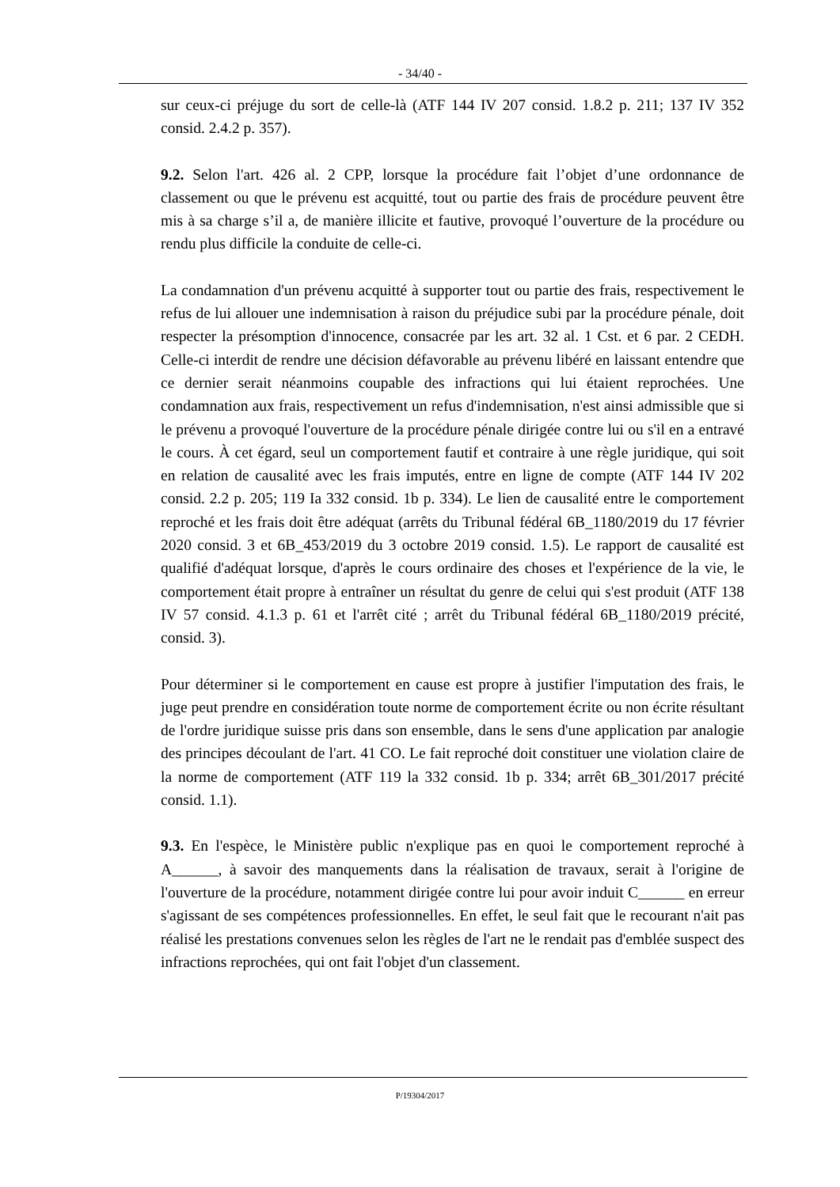- 34/40 -
sur ceux-ci préjuge du sort de celle-là (ATF 144 IV 207 consid. 1.8.2 p. 211; 137 IV 352 consid. 2.4.2 p. 357).
9.2. Selon l'art. 426 al. 2 CPP, lorsque la procédure fait l’objet d’une ordonnance de classement ou que le prévenu est acquitté, tout ou partie des frais de procédure peuvent être mis à sa charge s’il a, de manière illicite et fautive, provoqué l’ouverture de la procédure ou rendu plus difficile la conduite de celle-ci.
La condamnation d'un prévenu acquitté à supporter tout ou partie des frais, respectivement le refus de lui allouer une indemnisation à raison du préjudice subi par la procédure pénale, doit respecter la présomption d'innocence, consacrée par les art. 32 al. 1 Cst. et 6 par. 2 CEDH. Celle-ci interdit de rendre une décision défavorable au prévenu libéré en laissant entendre que ce dernier serait néanmoins coupable des infractions qui lui étaient reprochées. Une condamnation aux frais, respectivement un refus d'indemnisation, n'est ainsi admissible que si le prévenu a provoqué l'ouverture de la procédure pénale dirigée contre lui ou s'il en a entravé le cours. À cet égard, seul un comportement fautif et contraire à une règle juridique, qui soit en relation de causalité avec les frais imputés, entre en ligne de compte (ATF 144 IV 202 consid. 2.2 p. 205; 119 Ia 332 consid. 1b p. 334). Le lien de causalité entre le comportement reproché et les frais doit être adéquat (arrêts du Tribunal fédéral 6B_1180/2019 du 17 février 2020 consid. 3 et 6B_453/2019 du 3 octobre 2019 consid. 1.5). Le rapport de causalité est qualifié d'adéquat lorsque, d'après le cours ordinaire des choses et l'expérience de la vie, le comportement était propre à entraîner un résultat du genre de celui qui s'est produit (ATF 138 IV 57 consid. 4.1.3 p. 61 et l'arrêt cité ; arrêt du Tribunal fédéral 6B_1180/2019 précité, consid. 3).
Pour déterminer si le comportement en cause est propre à justifier l'imputation des frais, le juge peut prendre en considération toute norme de comportement écrite ou non écrite résultant de l'ordre juridique suisse pris dans son ensemble, dans le sens d'une application par analogie des principes découlant de l'art. 41 CO. Le fait reproché doit constituer une violation claire de la norme de comportement (ATF 119 la 332 consid. 1b p. 334; arrêt 6B_301/2017 précité consid. 1.1).
9.3. En l'espèce, le Ministère public n'explique pas en quoi le comportement reproché à A______, à savoir des manquements dans la réalisation de travaux, serait à l'origine de l'ouverture de la procédure, notamment dirigée contre lui pour avoir induit C______ en erreur s'agissant de ses compétences professionnelles. En effet, le seul fait que le recourant n'ait pas réalisé les prestations convenues selon les règles de l'art ne le rendait pas d'emblée suspect des infractions reprochées, qui ont fait l'objet d'un classement.
P/19304/2017